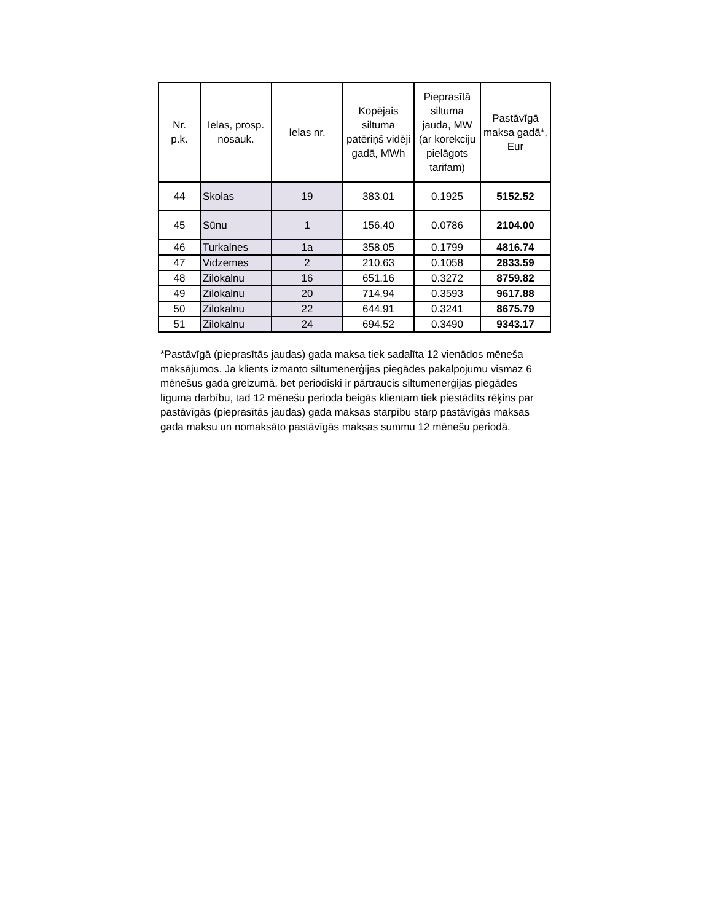| Nr. p.k. | Ielas, prosp. nosauk. | Ielas nr. | Kopējais siltuma patēriņš vidēji gadā, MWh | Pieprasītā siltuma jauda, MW (ar korekciju pielāgots tarifam) | Pastāvīgā maksa gadā*, Eur |
| --- | --- | --- | --- | --- | --- |
| 44 | Skolas | 19 | 383.01 | 0.1925 | 5152.52 |
| 45 | Sūnu | 1 | 156.40 | 0.0786 | 2104.00 |
| 46 | Turkalnes | 1a | 358.05 | 0.1799 | 4816.74 |
| 47 | Vidzemes | 2 | 210.63 | 0.1058 | 2833.59 |
| 48 | Zilokalnu | 16 | 651.16 | 0.3272 | 8759.82 |
| 49 | Zilokalnu | 20 | 714.94 | 0.3593 | 9617.88 |
| 50 | Zilokalnu | 22 | 644.91 | 0.3241 | 8675.79 |
| 51 | Zilokalnu | 24 | 694.52 | 0.3490 | 9343.17 |
*Pastāvīgā (pieprasītās jaudas) gada maksa tiek sadalīta 12 vienādos mēneša maksājumos. Ja klients izmanto siltumenerģijas piegādes pakalpojumu vismaz 6 mēnešus gada greizumā, bet periodiski ir pārtraucis siltumenerģijas piegādes līguma darbību, tad 12 mēnešu perioda beigās klientam tiek piestādīts rēķins par pastāvīgās (pieprasītās jaudas) gada maksas starpību starp pastāvīgās maksas gada maksu un nomaksāto pastāvīgās maksas summu 12 mēnešu periodā.